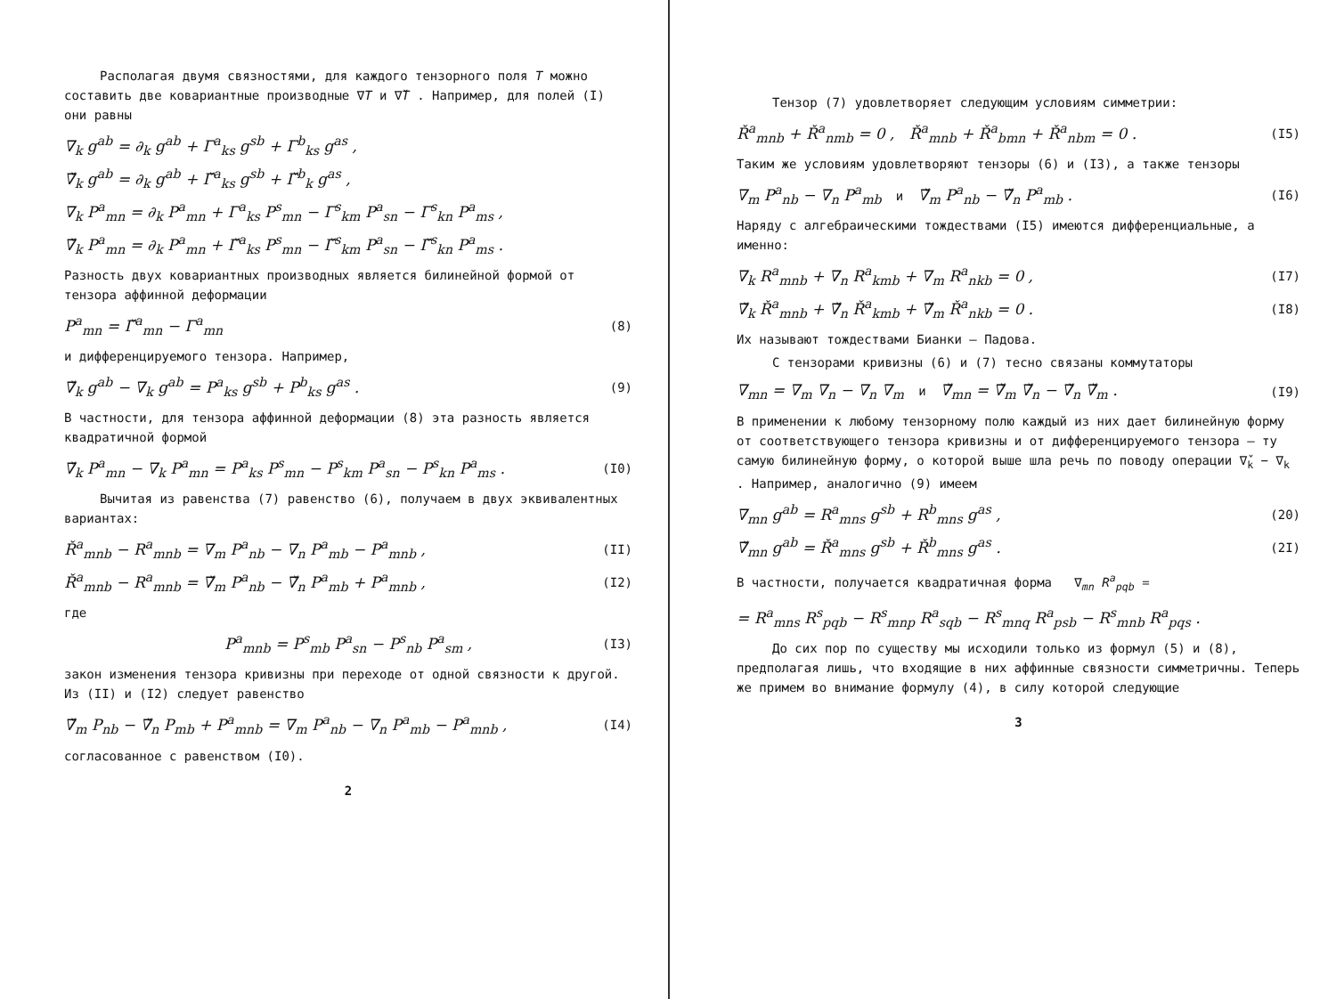Располагая двумя связностями, для каждого тензорного поля T можно составить две ковариантные производные ∇T и ∇̌T . Например, для полей (I) они равны
∇<sub>k</sub> g<sup>ab</sup> = ∂<sub>k</sub> g<sup>ab</sup> + Γ<sup>a</sup><sub>ks</sub> g<sup>sb</sup> + Γ<sup>b</sup><sub>ks</sub> g<sup>as</sup> ,
∇̌<sub>k</sub> g<sup>ab</sup> = ∂<sub>k</sub> g<sup>ab</sup> + Γ̌<sup>a</sup><sub>ks</sub> g<sup>sb</sup> + Γ̌<sup>b</sup><sub>k</sub> g<sup>as</sup> ,
∇<sub>k</sub> P<sup>a</sup><sub>mn</sub> = ∂<sub>k</sub> P<sup>a</sup><sub>mn</sub> + Γ<sup>a</sup><sub>ks</sub> P<sup>s</sup><sub>mn</sub> − Γ<sup>s</sup><sub>km</sub> P<sup>a</sup><sub>sn</sub> − Γ<sup>s</sup><sub>kn</sub> P<sup>a</sup><sub>ms</sub> ,
∇̌<sub>k</sub> P<sup>a</sup><sub>mn</sub> = ∂<sub>k</sub> P<sup>a</sup><sub>mn</sub> + Γ̌<sup>a</sup><sub>ks</sub> P<sup>s</sup><sub>mn</sub> − Γ̌<sup>s</sup><sub>km</sub> P<sup>a</sup><sub>sn</sub> − Γ̌<sup>s</sup><sub>kn</sub> P<sup>a</sup><sub>ms</sub> .
Разность двух ковариантных производных является билинейной формой от тензора аффинной деформации
P<sup>a</sup><sub>mn</sub> = Γ̌<sup>a</sup><sub>mn</sub> − Γ<sup>a</sup><sub>mn</sub> (8)
и дифференцируемого тензора. Например,
∇̌<sub>k</sub> g<sup>ab</sup> − ∇<sub>k</sub> g<sup>ab</sup> = P<sup>a</sup><sub>ks</sub> g<sup>sb</sup> + P<sup>b</sup><sub>ks</sub> g<sup>as</sup> . (9)
В частности, для тензора аффинной деформации (8) эта разность является квадратичной формой
∇̌<sub>k</sub> P<sup>a</sup><sub>mn</sub> − ∇<sub>k</sub> P<sup>a</sup><sub>mn</sub> = P<sup>a</sup><sub>ks</sub> P<sup>s</sup><sub>mn</sub> − P<sup>s</sup><sub>km</sub> P<sup>a</sup><sub>sn</sub> − P<sup>s</sup><sub>kn</sub> P<sup>a</sup><sub>ms</sub> . (I0)
Вычитая из равенства (7) равенство (6), получаем в двух эквивалентных вариантах:
Ř<sup>a</sup><sub>mnb</sub> − R<sup>a</sup><sub>mnb</sub> = ∇<sub>m</sub> P<sup>a</sup><sub>nb</sub> − ∇<sub>n</sub> P<sup>a</sup><sub>mb</sub> − P<sup>a</sup><sub>mnb</sub> , (II)
Ř<sup>a</sup><sub>mnb</sub> − R<sup>a</sup><sub>mnb</sub> = ∇̌<sub>m</sub> P<sup>a</sup><sub>nb</sub> − ∇̌<sub>n</sub> P<sup>a</sup><sub>mb</sub> + P<sup>a</sup><sub>mnb</sub> , (I2)
где
P<sup>a</sup><sub>mnb</sub> = P<sup>s</sup><sub>mb</sub> P<sup>a</sup><sub>sn</sub> − P<sup>s</sup><sub>nb</sub> P<sup>a</sup><sub>sm</sub> , (I3)
закон изменения тензора кривизны при переходе от одной связности к другой. Из (II) и (I2) следует равенство
∇̌<sub>m</sub> P<sub>nb</sub> − ∇̌<sub>n</sub> P<sub>mb</sub> + P<sup>a</sup><sub>mnb</sub> = ∇<sub>m</sub> P<sup>a</sup><sub>nb</sub> − ∇<sub>n</sub> P<sup>a</sup><sub>mb</sub> − P<sup>a</sup><sub>mnb</sub> , (I4)
согласованное с равенством (I0).
2
Тензор (7) удовлетворяет следующим условиям симметрии:
Ř<sup>a</sup><sub>mnb</sub> + Ř<sup>a</sup><sub>nmb</sub> = 0 , Ř<sup>a</sup><sub>mnb</sub> + Ř<sup>a</sup><sub>bmn</sub> + Ř<sup>a</sup><sub>nbm</sub> = 0 . (I5)
Таким же условиям удовлетворяют тензоры (6) и (I3), а также тензоры
∇<sub>m</sub> P<sup>a</sup><sub>nb</sub> − ∇<sub>n</sub> P<sup>a</sup><sub>mb</sub> и ∇̌<sub>m</sub> P<sup>a</sup><sub>nb</sub> − ∇̌<sub>n</sub> P<sup>a</sup><sub>mb</sub> . (I6)
Наряду с алгебраическими тождествами (I5) имеются дифференциальные, а именно:
∇<sub>k</sub> R<sup>a</sup><sub>mnb</sub> + ∇<sub>n</sub> R<sup>a</sup><sub>kmb</sub> + ∇<sub>m</sub> R<sup>a</sup><sub>nkb</sub> = 0 , (I7)
∇̌<sub>k</sub> Ř<sup>a</sup><sub>mnb</sub> + ∇̌<sub>n</sub> Ř<sup>a</sup><sub>kmb</sub> + ∇̌<sub>m</sub> Ř<sup>a</sup><sub>nkb</sub> = 0 . (I8)
Их называют тождествами Бианки – Падова.
С тензорами кривизны (6) и (7) тесно связаны коммутаторы
∇<sub>mn</sub> = ∇<sub>m</sub> ∇<sub>n</sub> − ∇<sub>n</sub> ∇<sub>m</sub> и ∇̌<sub>mn</sub> = ∇̌<sub>m</sub> ∇̌<sub>n</sub> − ∇̌<sub>n</sub> ∇̌<sub>m</sub> . (I9)
В применении к любому тензорному полю каждый из них дает билинейную форму от соответствующего тензора кривизны и от дифференцируемого тензора – ту самую билинейную форму, о которой выше шла речь по поводу операции ∇̌<sub>k</sub> − ∇<sub>k</sub> . Например, аналогично (9) имеем
∇<sub>mn</sub> g<sup>ab</sup> = R<sup>a</sup><sub>mns</sub> g<sup>sb</sup> + R<sup>b</sup><sub>mns</sub> g<sup>as</sup> , (20)
∇̌<sub>mn</sub> g<sup>ab</sup> = Ř<sup>a</sup><sub>mns</sub> g<sup>sb</sup> + Ř<sup>b</sup><sub>mns</sub> g<sup>as</sup> . (2I)
В частности, получается квадратичная форма ∇<sub>mn</sub> R<sup>a</sup><sub>pqb</sub> =
= R<sup>a</sup><sub>mns</sub> R<sup>s</sup><sub>pqb</sub> − R<sup>s</sup><sub>mnp</sub> R<sup>a</sup><sub>sqb</sub> − R<sup>s</sup><sub>mnq</sub> R<sup>a</sup><sub>psb</sub> − R<sup>s</sup><sub>mnb</sub> R<sup>a</sup><sub>pqs</sub> .
До сих пор по существу мы исходили только из формул (5) и (8), предполагая лишь, что входящие в них аффинные связности симметричны. Теперь же примем во внимание формулу (4), в силу которой следующие
3